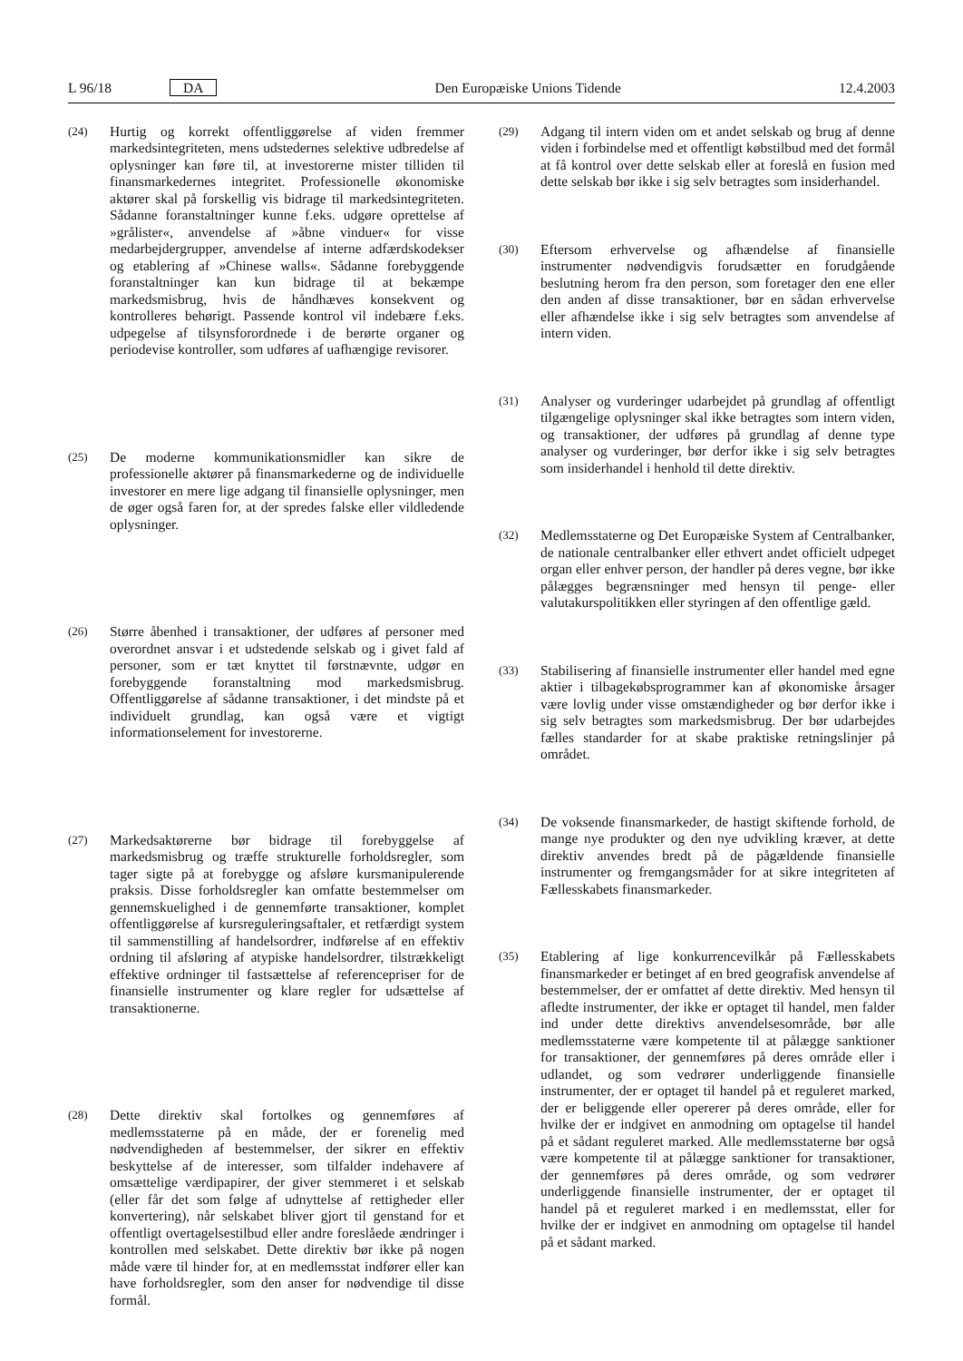L 96/18 DA Den Europæiske Unions Tidende 12.4.2003
(24) Hurtig og korrekt offentliggørelse af viden fremmer markedsintegriteten, mens udstedernes selektive udbredelse af oplysninger kan føre til, at investorerne mister tilliden til finansmarkedernes integritet. Professionelle økonomiske aktører skal på forskellig vis bidrage til markedsintegriteten. Sådanne foranstaltninger kunne f.eks. udgøre oprettelse af »grålister«, anvendelse af »åbne vinduer« for visse medarbejdergrupper, anvendelse af interne adfærdskodekser og etablering af »Chinese walls«. Sådanne forebyggende foranstaltninger kan kun bidrage til at bekæmpe markedsmisbrug, hvis de håndhæves konsekvent og kontrolleres behørigt. Passende kontrol vil indebære f.eks. udpegelse af tilsynsforordnede i de berørte organer og periodevise kontroller, som udføres af uafhængige revisorer.
(25) De moderne kommunikationsmidler kan sikre de professionelle aktører på finansmarkederne og de individuelle investorer en mere lige adgang til finansielle oplysninger, men de øger også faren for, at der spredes falske eller vildledende oplysninger.
(26) Større åbenhed i transaktioner, der udføres af personer med overordnet ansvar i et udstedende selskab og i givet fald af personer, som er tæt knyttet til førstnævnte, udgør en forebyggende foranstaltning mod markedsmisbrug. Offentliggørelse af sådanne transaktioner, i det mindste på et individuelt grundlag, kan også være et vigtigt informationselement for investorerne.
(27) Markedsaktørerne bør bidrage til forebyggelse af markedsmisbrug og træffe strukturelle forholdsregler, som tager sigte på at forebygge og afsløre kursmanipulerende praksis. Disse forholdsregler kan omfatte bestemmelser om gennemskuelighed i de gennemførte transaktioner, komplet offentliggørelse af kursreguleringsaftaler, et retfærdigt system til sammenstilling af handelsordrer, indførelse af en effektiv ordning til afsløring af atypiske handelsordrer, tilstrækkeligt effektive ordninger til fastsættelse af referencepriser for de finansielle instrumenter og klare regler for udsættelse af transaktionerne.
(28) Dette direktiv skal fortolkes og gennemføres af medlemsstaterne på en måde, der er forenelig med nødvendigheden af bestemmelser, der sikrer en effektiv beskyttelse af de interesser, som tilfalder indehavere af omsættelige værdipapirer, der giver stemmeret i et selskab (eller får det som følge af udnyttelse af rettigheder eller konvertering), når selskabet bliver gjort til genstand for et offentligt overtagelsestilbud eller andre foreslåede ændringer i kontrollen med selskabet. Dette direktiv bør ikke på nogen måde være til hinder for, at en medlemsstat indfører eller kan have forholdsregler, som den anser for nødvendige til disse formål.
(29) Adgang til intern viden om et andet selskab og brug af denne viden i forbindelse med et offentligt købstilbud med det formål at få kontrol over dette selskab eller at foreslå en fusion med dette selskab bør ikke i sig selv betragtes som insiderhandel.
(30) Eftersom erhvervelse og afhændelse af finansielle instrumenter nødvendigvis forudsætter en forudgående beslutning herom fra den person, som foretager den ene eller den anden af disse transaktioner, bør en sådan erhvervelse eller afhændelse ikke i sig selv betragtes som anvendelse af intern viden.
(31) Analyser og vurderinger udarbejdet på grundlag af offentligt tilgængelige oplysninger skal ikke betragtes som intern viden, og transaktioner, der udføres på grundlag af denne type analyser og vurderinger, bør derfor ikke i sig selv betragtes som insiderhandel i henhold til dette direktiv.
(32) Medlemsstaterne og Det Europæiske System af Centralbanker, de nationale centralbanker eller ethvert andet officielt udpeget organ eller enhver person, der handler på deres vegne, bør ikke pålægges begrænsninger med hensyn til penge- eller valutakurspolitikken eller styringen af den offentlige gæld.
(33) Stabilisering af finansielle instrumenter eller handel med egne aktier i tilbagekøbsprogrammer kan af økonomiske årsager være lovlig under visse omstændigheder og bør derfor ikke i sig selv betragtes som markedsmisbrug. Der bør udarbejdes fælles standarder for at skabe praktiske retningslinjer på området.
(34) De voksende finansmarkeder, de hastigt skiftende forhold, de mange nye produkter og den nye udvikling kræver, at dette direktiv anvendes bredt på de pågældende finansielle instrumenter og fremgangsmåder for at sikre integriteten af Fællesskabets finansmarkeder.
(35) Etablering af lige konkurrencevilkår på Fællesskabets finansmarkeder er betinget af en bred geografisk anvendelse af bestemmelser, der er omfattet af dette direktiv. Med hensyn til afledte instrumenter, der ikke er optaget til handel, men falder ind under dette direktivs anvendelsesområde, bør alle medlemsstaterne være kompetente til at pålægge sanktioner for transaktioner, der gennemføres på deres område eller i udlandet, og som vedrører underliggende finansielle instrumenter, der er optaget til handel på et reguleret marked, der er beliggende eller opererer på deres område, eller for hvilke der er indgivet en anmodning om optagelse til handel på et sådant reguleret marked. Alle medlemsstaterne bør også være kompetente til at pålægge sanktioner for transaktioner, der gennemføres på deres område, og som vedrører underliggende finansielle instrumenter, der er optaget til handel på et reguleret marked i en medlemsstat, eller for hvilke der er indgivet en anmodning om optagelse til handel på et sådant marked.